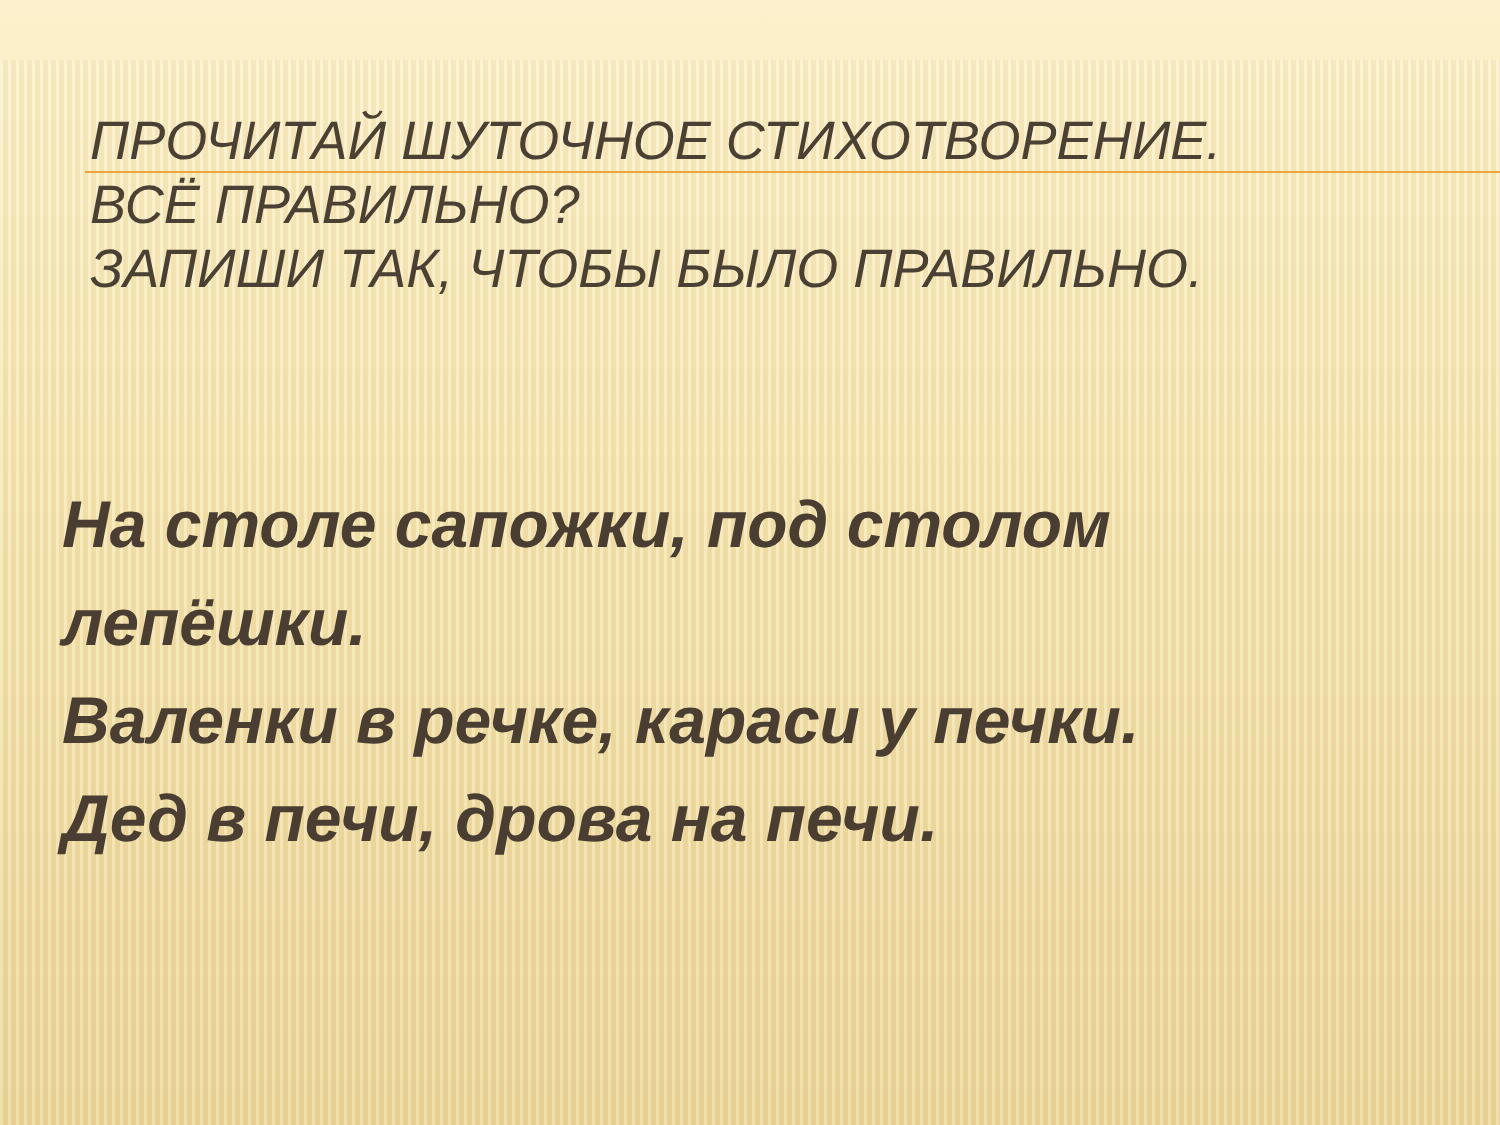ПРОЧИТАЙ ШУТОЧНОЕ СТИХОТВОРЕНИЕ.
ВСЁ ПРАВИЛЬНО?
ЗАПИШИ ТАК, ЧТОБЫ БЫЛО ПРАВИЛЬНО.
На столе сапожки, под столом
лепёшки.
Валенки в речке, караси у печки.
Дед в печи, дрова на печи.